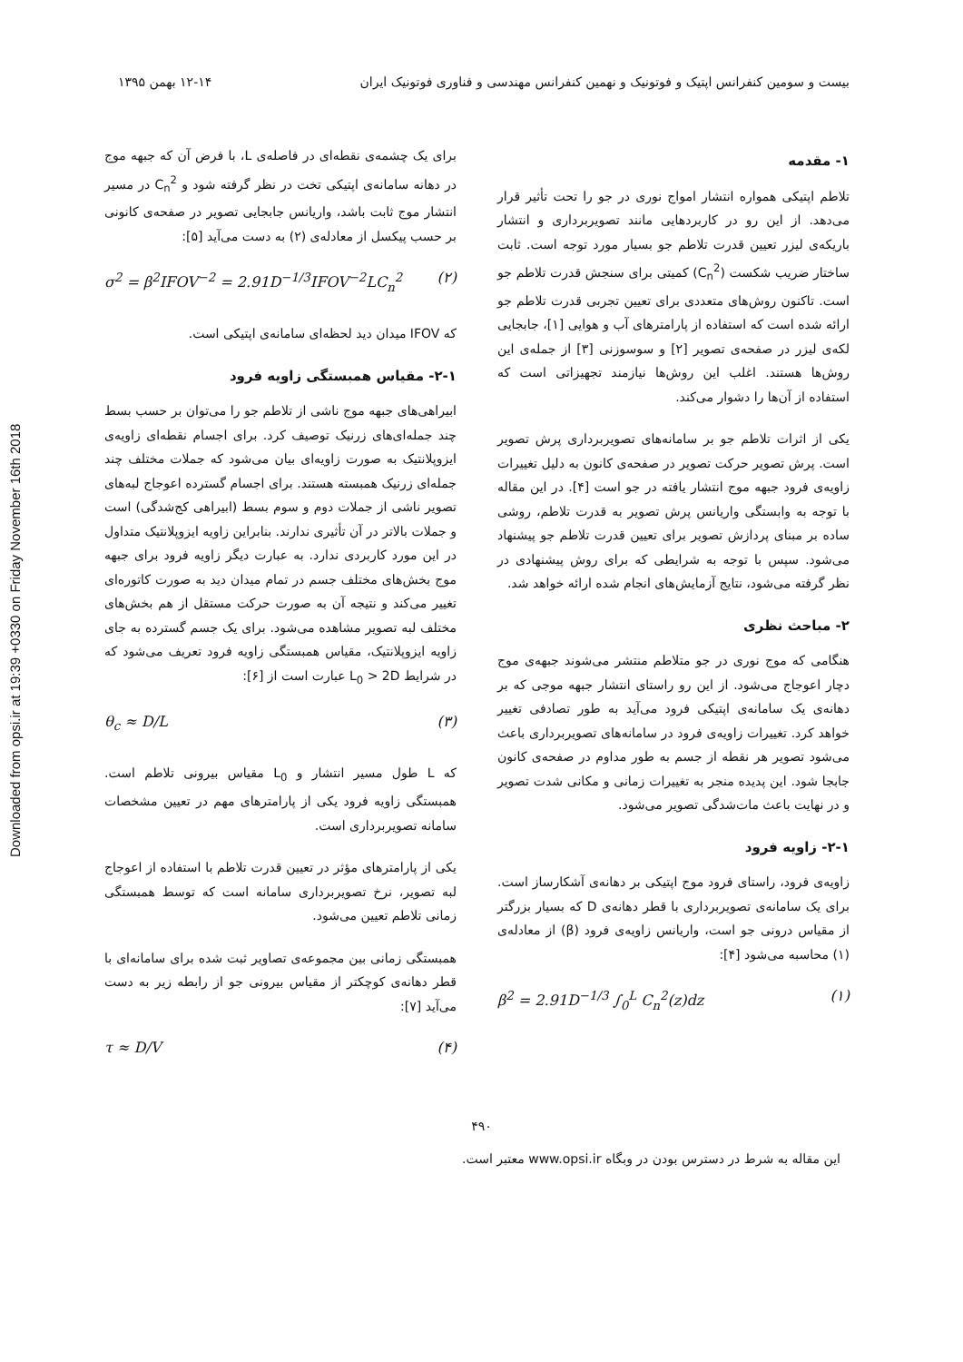Downloaded from opsi.ir at 19:39 +0330 on Friday November 16th 2018
بیست و سومین کنفرانس اپتیک و فوتونیک و نهمین کنفرانس مهندسی و فناوری فوتونیک ایران ۱۲-۱۴ بهمن ۱۳۹۵
۱- مقدمه
تلاطم اپتیکی همواره انتشار امواج نوری در جو را تحت تأثیر قرار می‌دهد. از این رو در کاربردهایی مانند تصویربرداری و انتشار باریکه‌ی لیزر تعیین قدرت تلاطم جو بسیار مورد توجه است. ثابت ساختار ضریب شکست (C<sub>n</sub><sup>2</sup>) کمیتی برای سنجش قدرت تلاطم جو است. تاکنون روش‌های متعددی برای تعیین تجربی قدرت تلاطم جو ارائه شده است که استفاده از پارامترهای آب و هوایی [۱]، جابجایی لکه‌ی لیزر در صفحه‌ی تصویر [۲] و سوسوزنی [۳] از جمله‌ی این روش‌ها هستند. اغلب این روش‌ها نیازمند تجهیزاتی است که استفاده از آن‌ها را دشوار می‌کند.
یکی از اثرات تلاطم جو بر سامانه‌های تصویربرداری پرش تصویر است. پرش تصویر حرکت تصویر در صفحه‌ی کانون به دلیل تغییرات زاویه‌ی فرود جبهه موج انتشار یافته در جو است [۴]. در این مقاله با توجه به وابستگی واریانس پرش تصویر به قدرت تلاطم، روشی ساده بر مبنای پردازش تصویر برای تعیین قدرت تلاطم جو پیشنهاد می‌شود. سپس با توجه به شرایطی که برای روش پیشنهادی در نظر گرفته می‌شود، نتایج آزمایش‌های انجام شده ارائه خواهد شد.
۲- مباحث نظری
هنگامی که موج نوری در جو متلاطم منتشر می‌شوند جبهه‌ی موج دچار اعوجاج می‌شود. از این رو راستای انتشار جبهه موجی که بر دهانه‌ی یک سامانه‌ی اپتیکی فرود می‌آید به طور تصادفی تغییر خواهد کرد. تغییرات زاویه‌ی فرود در سامانه‌های تصویربرداری باعث می‌شود تصویر هر نقطه از جسم به طور مداوم در صفحه‌ی کانون جابجا شود. این پدیده منجر به تغییرات زمانی و مکانی شدت تصویر و در نهایت باعث مات‌شدگی تصویر می‌شود.
۲-۱- زاویه فرود
زاویه‌ی فرود، راستای فرود موج اپتیکی بر دهانه‌ی آشکارساز است. برای یک سامانه‌ی تصویربرداری با قطر دهانه‌ی D که بسیار بزرگتر از مقیاس درونی جو است، واریانس زاویه‌ی فرود (β) از معادله‌ی (۱) محاسبه می‌شود [۴]:
β<sup>2</sup> = 2.91D<sup>−1/3</sup> ∫<sub>0</sub><sup>L</sup> C<sub>n</sub><sup>2</sup>(z)dz (۱)
برای یک چشمه‌ی نقطه‌ای در فاصله‌ی L، با فرض آن که جبهه موج در دهانه سامانه‌ی اپتیکی تخت در نظر گرفته شود و C<sub>n</sub><sup>2</sup> در مسیر انتشار موج ثابت باشد، واریانس جابجایی تصویر در صفحه‌ی کانونی بر حسب پیکسل از معادله‌ی (۲) به دست می‌آید [۵]:
σ<sup>2</sup> = β<sup>2</sup>IFOV<sup>−2</sup> = 2.91D<sup>−1/3</sup>IFOV<sup>−2</sup>LC<sub>n</sub><sup>2</sup> (۲)
که IFOV میدان دید لحظه‌ای سامانه‌ی اپتیکی است.
۲-۱- مقیاس همبستگی زاویه فرود
ابیراهی‌های جبهه موج ناشی از تلاطم جو را می‌توان بر حسب بسط چند جمله‌ای‌های زرنیک توصیف کرد. برای اجسام نقطه‌ای زاویه‌ی ایزوپلانتیک به صورت زاویه‌ای بیان می‌شود که جملات مختلف چند جمله‌ای زرنیک همبسته هستند. برای اجسام گسترده اعوجاج لبه‌های تصویر ناشی از جملات دوم و سوم بسط (ابیراهی کج‌شدگی) است و جملات بالاتر در آن تأثیری ندارند. بنابراین زاویه ایزوپلانتیک متداول در این مورد کاربردی ندارد. به عبارت دیگر زاویه فرود برای جبهه موج بخش‌های مختلف جسم در تمام میدان دید به صورت کاتوره‌ای تغییر می‌کند و نتیجه آن به صورت حرکت مستقل از هم بخش‌های مختلف لبه تصویر مشاهده می‌شود. برای یک جسم گسترده به جای زاویه ایزوپلانتیک، مقیاس همبستگی زاویه فرود تعریف می‌شود که در شرایط L<sub>0</sub> > 2D عبارت است از [۶]:
θ<sub>c</sub> ≈ D/L (۳)
که L طول مسیر انتشار و L<sub>0</sub> مقیاس بیرونی تلاطم است. همبستگی زاویه فرود یکی از پارامترهای مهم در تعیین مشخصات سامانه تصویربرداری است.
یکی از پارامترهای مؤثر در تعیین قدرت تلاطم با استفاده از اعوجاج لبه تصویر، نرخ تصویربرداری سامانه است که توسط همبستگی زمانی تلاطم تعیین می‌شود.
همبستگی زمانی بین مجموعه‌ی تصاویر ثبت شده برای سامانه‌ای با قطر دهانه‌ی کوچکتر از مقیاس بیرونی جو از رابطه زیر به دست می‌آید [۷]:
τ ≈ D/V (۴)
۴۹۰
این مقاله به شرط در دسترس بودن در وبگاه www.opsi.ir معتبر است.